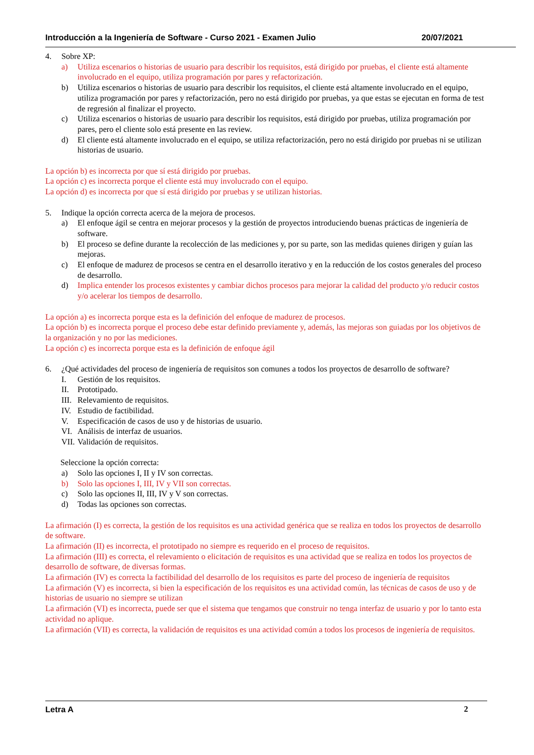Introducción a la Ingeniería de Software - Curso 2021 - Examen Julio 20/07/2021
4. Sobre XP:
a) Utiliza escenarios o historias de usuario para describir los requisitos, está dirigido por pruebas, el cliente está altamente involucrado en el equipo, utiliza programación por pares y refactorización.
b) Utiliza escenarios o historias de usuario para describir los requisitos, el cliente está altamente involucrado en el equipo, utiliza programación por pares y refactorización, pero no está dirigido por pruebas, ya que estas se ejecutan en forma de test de regresión al finalizar el proyecto.
c) Utiliza escenarios o historias de usuario para describir los requisitos, está dirigido por pruebas, utiliza programación por pares, pero el cliente solo está presente en las review.
d) El cliente está altamente involucrado en el equipo, se utiliza refactorización, pero no está dirigido por pruebas ni se utilizan historias de usuario.
La opción b) es incorrecta por que sí está dirigido por pruebas.
La opción c) es incorrecta porque el cliente está muy involucrado con el equipo.
La opción d) es incorrecta por que sí está dirigido por pruebas y se utilizan historias.
5. Indique la opción correcta acerca de la mejora de procesos.
a) El enfoque ágil se centra en mejorar procesos y la gestión de proyectos introduciendo buenas prácticas de ingeniería de software.
b) El proceso se define durante la recolección de las mediciones y, por su parte, son las medidas quienes dirigen y guían las mejoras.
c) El enfoque de madurez de procesos se centra en el desarrollo iterativo y en la reducción de los costos generales del proceso de desarrollo.
d) Implica entender los procesos existentes y cambiar dichos procesos para mejorar la calidad del producto y/o reducir costos y/o acelerar los tiempos de desarrollo.
La opción a) es incorrecta porque esta es la definición del enfoque de madurez de procesos.
La opción b) es incorrecta porque el proceso debe estar definido previamente y, además, las mejoras son guiadas por los objetivos de la organización y no por las mediciones.
La opción c) es incorrecta porque esta es la definición de enfoque ágil
6. ¿Qué actividades del proceso de ingeniería de requisitos son comunes a todos los proyectos de desarrollo de software?
I. Gestión de los requisitos.
II. Prototipado.
III. Relevamiento de requisitos.
IV. Estudio de factibilidad.
V. Especificación de casos de uso y de historias de usuario.
VI. Análisis de interfaz de usuarios.
VII. Validación de requisitos.
Seleccione la opción correcta:
a) Solo las opciones I, II y IV son correctas.
b) Solo las opciones I, III, IV y VII son correctas.
c) Solo las opciones II, III, IV y V son correctas.
d) Todas las opciones son correctas.
La afirmación (I) es correcta, la gestión de los requisitos es una actividad genérica que se realiza en todos los proyectos de desarrollo de software.
La afirmación (II) es incorrecta, el prototipado no siempre es requerido en el proceso de requisitos.
La afirmación (III) es correcta, el relevamiento o elicitación de requisitos es una actividad que se realiza en todos los proyectos de desarrollo de software, de diversas formas.
La afirmación (IV) es correcta la factibilidad del desarrollo de los requisitos es parte del proceso de ingeniería de requisitos
La afirmación (V) es incorrecta, si bien la especificación de los requisitos es una actividad común, las técnicas de casos de uso y de historias de usuario no siempre se utilizan
La afirmación (VI) es incorrecta, puede ser que el sistema que tengamos que construir no tenga interfaz de usuario y por lo tanto esta actividad no aplique.
La afirmación (VII) es correcta, la validación de requisitos es una actividad común a todos los procesos de ingeniería de requisitos.
Letra A 2